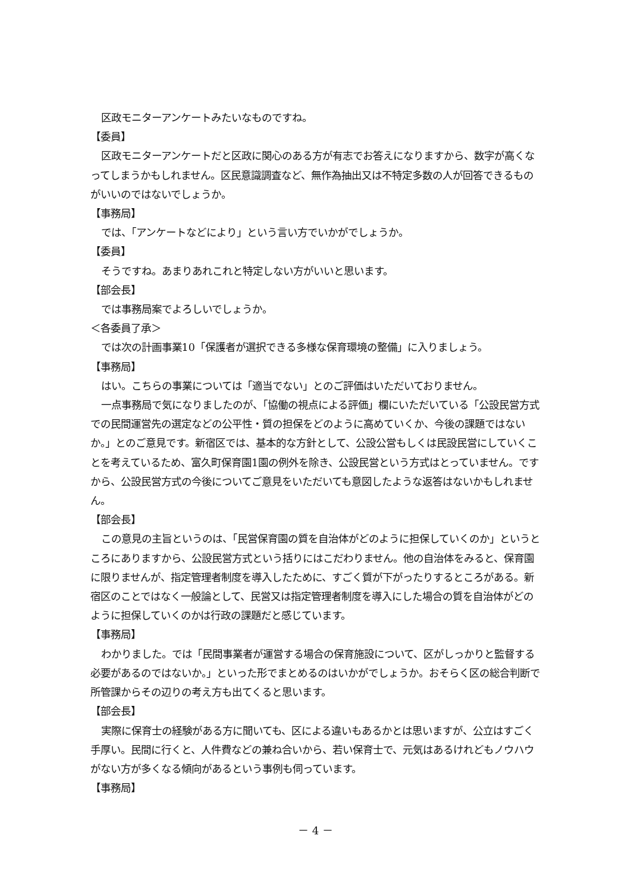区政モニターアンケートみたいなものですね。
【委員】
区政モニターアンケートだと区政に関心のある方が有志でお答えになりますから、数字が高くなってしまうかもしれません。区民意識調査など、無作為抽出又は不特定多数の人が回答できるものがいいのではないでしょうか。
【事務局】
では、「アンケートなどにより」という言い方でいかがでしょうか。
【委員】
そうですね。あまりあれこれと特定しない方がいいと思います。
【部会長】
では事務局案でよろしいでしょうか。
＜各委員了承＞
では次の計画事業10「保護者が選択できる多様な保育環境の整備」に入りましょう。
【事務局】
はい。こちらの事業については「適当でない」とのご評価はいただいておりません。
一点事務局で気になりましたのが、「協働の視点による評価」欄にいただいている「公設民営方式での民間運営先の選定などの公平性・質の担保をどのように高めていくか、今後の課題ではないか。」とのご意見です。新宿区では、基本的な方針として、公設公営もしくは民設民営にしていくことを考えているため、富久町保育園1園の例外を除き、公設民営という方式はとっていません。ですから、公設民営方式の今後についてご意見をいただいても意図したような返答はないかもしれません。
【部会長】
この意見の主旨というのは、「民営保育園の質を自治体がどのように担保していくのか」というところにありますから、公設民営方式という括りにはこだわりません。他の自治体をみると、保育園に限りませんが、指定管理者制度を導入したために、すごく質が下がったりするところがある。新宿区のことではなく一般論として、民営又は指定管理者制度を導入にした場合の質を自治体がどのように担保していくのかは行政の課題だと感じています。
【事務局】
わかりました。では「民間事業者が運営する場合の保育施設について、区がしっかりと監督する必要があるのではないか。」といった形でまとめるのはいかがでしょうか。おそらく区の総合判断で所管課からその辺りの考え方も出てくると思います。
【部会長】
実際に保育士の経験がある方に聞いても、区による違いもあるかとは思いますが、公立はすごく手厚い。民間に行くと、人件費などの兼ね合いから、若い保育士で、元気はあるけれどもノウハウがない方が多くなる傾向があるという事例も伺っています。
【事務局】
－ 4 －